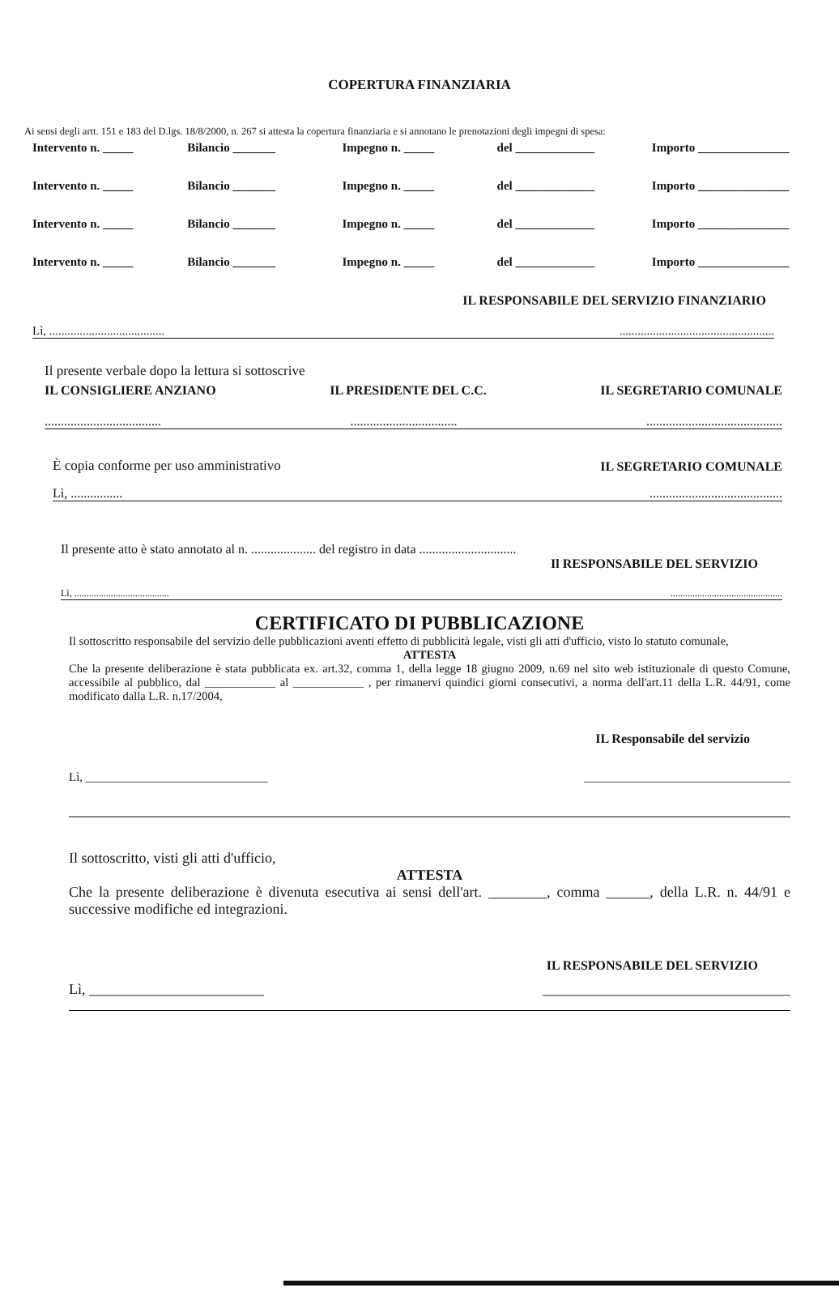COPERTURA FINANZIARIA
Ai sensi degli artt. 151 e 183 del D.lgs. 18/8/2000, n. 267 si attesta la copertura finanziaria e si annotano le prenotazioni degli impegni di spesa:
Intervento n. _____ Bilancio _______ Impegno n. _____ del _____________ Importo _______________
Intervento n. _____ Bilancio _______ Impegno n. _____ del _____________ Importo _______________
Intervento n. _____ Bilancio _______ Impegno n. _____ del _____________ Importo _______________
Intervento n. _____ Bilancio _______ Impegno n. _____ del _____________ Importo _______________
IL RESPONSABILE DEL SERVIZIO FINANZIARIO
Lì, .........................................................................................
Il presente verbale dopo la lettura si sottoscrive
IL CONSIGLIERE ANZIANO IL PRESIDENTE DEL C.C. IL SEGRETARIO COMUNALE
...............................................................................................................
È copia conforme per uso amministrativo IL SEGRETARIO COMUNALE
Lì, .........................................................
Il presente atto è stato annotato al n. .................... del registro in data ..............................
Il RESPONSABILE DEL SERVIZIO
Lì, .....................................................................................
CERTIFICATO DI PUBBLICAZIONE
Il sottoscritto responsabile del servizio delle pubblicazioni aventi effetto di pubblicità legale, visti gli atti d'ufficio, visto lo statuto comunale,
ATTESTA
Che la presente deliberazione è stata pubblicata ex. art.32, comma 1, della legge 18 giugno 2009, n.69 nel sito web istituzionale di questo Comune, accessibile al pubblico, dal ____________ al ____________ , per rimanervi quindici giorni consecutivi, a norma dell'art.11 della L.R. 44/91, come modificato dalla L.R. n.17/2004,
IL Responsabile del servizio
Lì, ______________________________ __________________________________
Il sottoscritto, visti gli atti d'ufficio,
ATTESTA
Che la presente deliberazione è divenuta esecutiva ai sensi dell'art. ________, comma ______, della L.R. n. 44/91 e successive modifiche ed integrazioni.
IL RESPONSABILE DEL SERVIZIO
Lì, ________________________ __________________________________